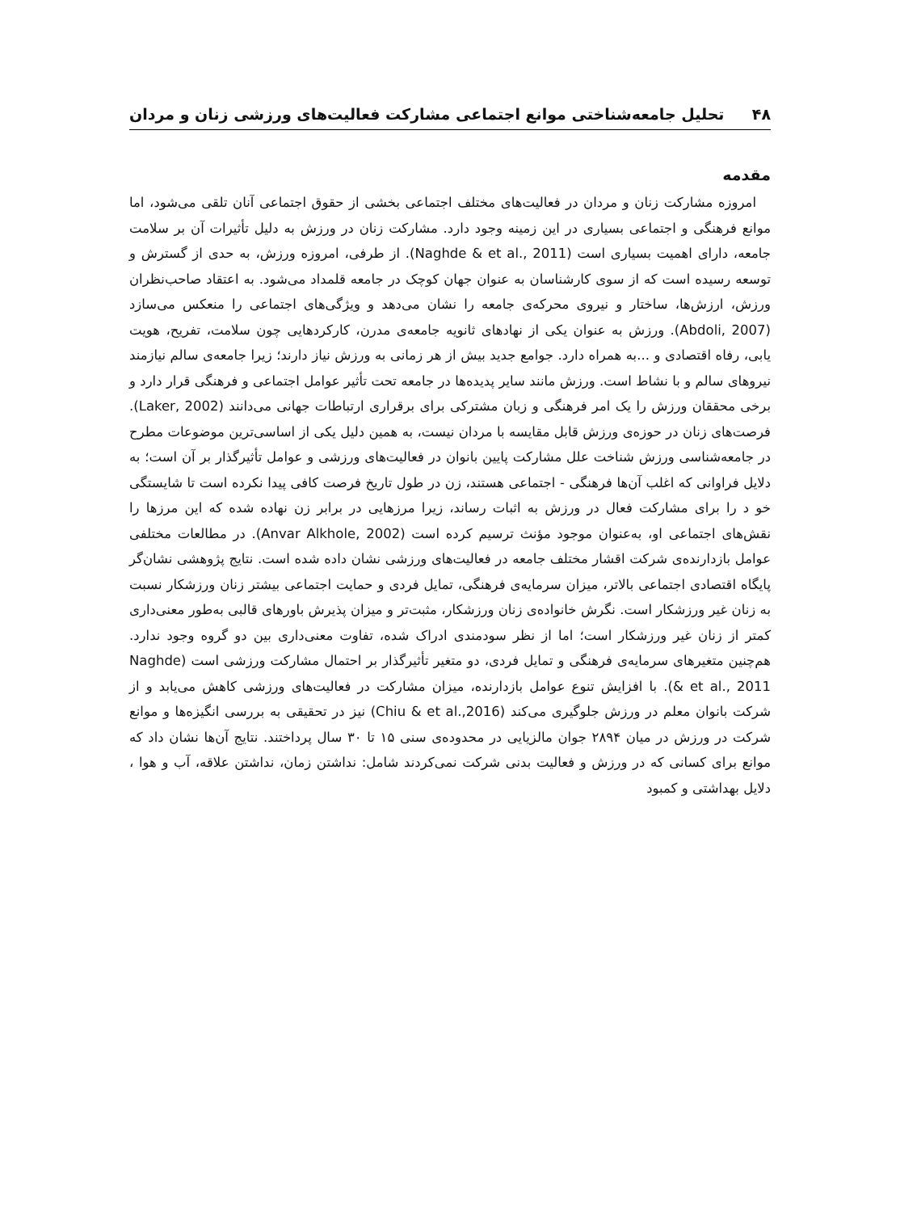۴۸ تحلیل جامعه‌شناختی موانع اجتماعی مشارکت فعالیت‌های ورزشی زنان و مردان
مقدمه
امروزه مشارکت زنان و مردان در فعالیت‌های مختلف اجتماعی بخشی از حقوق اجتماعی آنان تلقی می‌شود، اما موانع فرهنگی و اجتماعی بسیاری در این زمینه وجود دارد. مشارکت زنان در ورزش به دلیل تأثیرات آن بر سلامت جامعه، دارای اهمیت بسیاری است (Naghde & et al., 2011). از طرفی، امروزه ورزش، به حدی از گسترش و توسعه رسیده است که از سوی کارشناسان به عنوان جهان کوچک در جامعه قلمداد می‌شود. به اعتقاد صاحب‌نظران ورزش، ارزش‌ها، ساختار و نیروی محرکه‌ی جامعه را نشان می‌دهد و ویژگی‌های اجتماعی را منعکس می‌سازد (Abdoli, 2007). ورزش به عنوان یکی از نهادهای ثانویه جامعه‌ی مدرن، کارکردهایی چون سلامت، تفریح، هویت یابی، رفاه اقتصادی و ...به همراه دارد. جوامع جدید بیش از هر زمانی به ورزش نیاز دارند؛ زیرا جامعه‌ی سالم نیازمند نیروهای سالم و با نشاط است. ورزش مانند سایر پدیده‌ها در جامعه تحت تأثیر عوامل اجتماعی و فرهنگی قرار دارد و برخی محققان ورزش را یک امر فرهنگی و زبان مشترکی برای برقراری ارتباطات جهانی می‌دانند (Laker, 2002). فرصت‌های زنان در حوزه‌ی ورزش قابل مقایسه با مردان نیست، به همین دلیل یکی از اساسی‌ترین موضوعات مطرح در جامعه‌شناسی ورزش شناخت علل مشارکت پایین بانوان در فعالیت‌های ورزشی و عوامل تأثیرگذار بر آن است؛ به دلایل فراوانی که اغلب آن‌ها فرهنگی - اجتماعی هستند، زن در طول تاریخ فرصت کافی پیدا نکرده است تا شایستگی خو د را برای مشارکت فعال در ورزش به اثبات رساند، زیرا مرزهایی در برابر زن نهاده شده که این مرزها را نقش‌های اجتماعی او، به‌عنوان موجود مؤنث ترسیم کرده است (Anvar Alkhole, 2002). در مطالعات مختلفی عوامل بازدارنده‌ی شرکت اقشار مختلف جامعه در فعالیت‌های ورزشی نشان داده شده است. نتایج پژوهشی نشان‌گر پایگاه اقتصادی اجتماعی بالاتر، میزان سرمایه‌ی فرهنگی، تمایل فردی و حمایت اجتماعی بیشتر زنان ورزشکار نسبت به زنان غیر ورزشکار است. نگرش خانواده‌ی زنان ورزشکار، مثبت‌تر و میزان پذیرش باورهای قالبی به‌طور معنی‌داری کمتر از زنان غیر ورزشکار است؛ اما از نظر سودمندی ادراک شده، تفاوت معنی‌داری بین دو گروه وجود ندارد. هم‌چنین متغیرهای سرمایه‌ی فرهنگی و تمایل فردی، دو متغیر تأثیرگذار بر احتمال مشارکت ورزشی است (Naghde & et al., 2011). با افزایش تنوع عوامل بازدارنده، میزان مشارکت در فعالیت‌های ورزشی کاهش می‌یابد و از شرکت بانوان معلم در ورزش جلوگیری می‌کند (Chiu & et al.,2016) نیز در تحقیقی به بررسی انگیزه‌ها و موانع شرکت در ورزش در میان ۲۸۹۴ جوان مالزیایی در محدوده‌ی سنی ۱۵ تا ۳۰ سال پرداختند. نتایج آن‌ها نشان داد که موانع برای کسانی که در ورزش و فعالیت بدنی شرکت نمی‌کردند شامل: نداشتن زمان، نداشتن علاقه، آب و هوا ، دلایل بهداشتی و کمبود